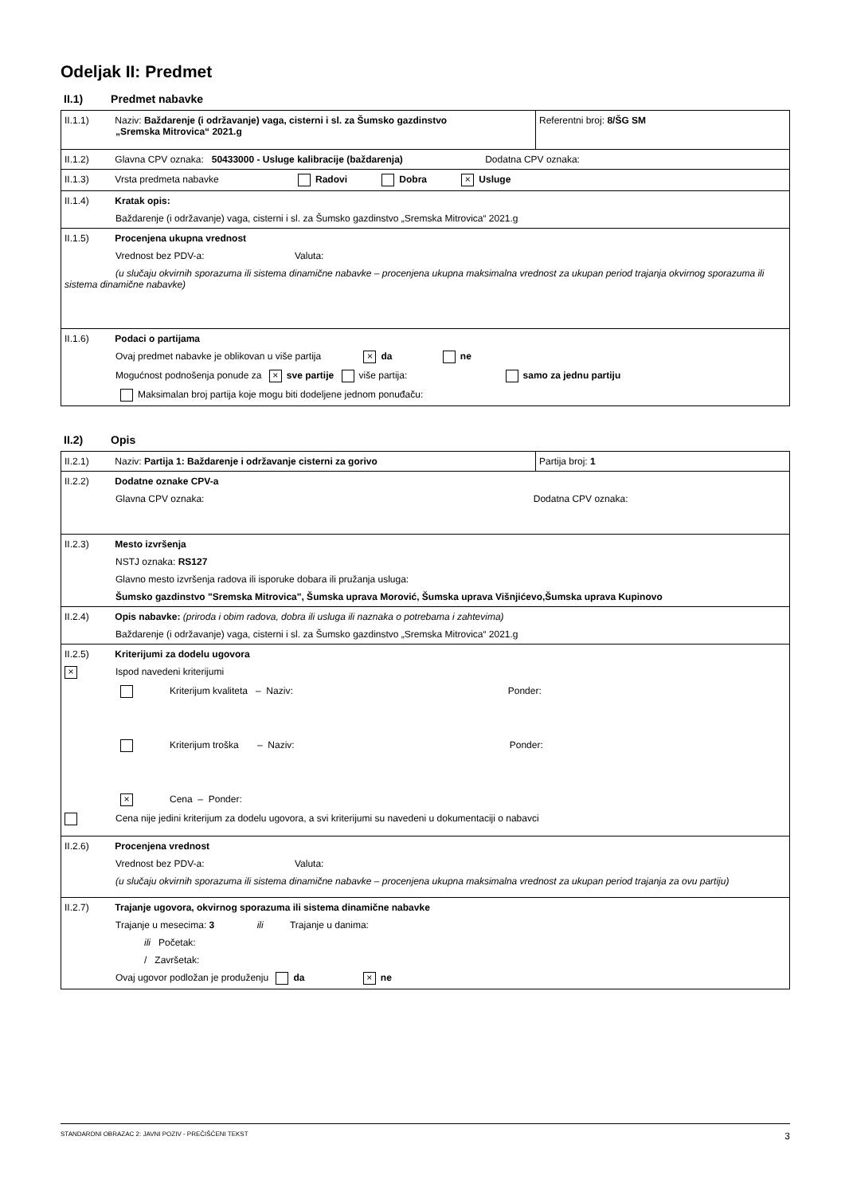Odeljak II: Predmet
II.1) Predmet nabavke
| II.1.1) Naziv: Baždarenje (i održavanje) vaga, cisterni i sl. za Šumsko gazdinstvo „Sremska Mitrovica“ 2021.g | Referentni broj: 8/ŠG SM |
| II.1.2) Glavna CPV oznaka: 50433000 - Usluge kalibracije (baždarenja) Dodatna CPV oznaka: | |
| II.1.3) Vrsta predmeta nabavke Radovi Dobra × Usluge | |
| II.1.4) Kratak opis: Baždarenje (i održavanje) vaga, cisterni i sl. za Šumsko gazdinstvo „Sremska Mitrovica“ 2021.g | |
| II.1.5) Procenjena ukupna vrednost Vrednost bez PDV-a: Valuta: (u slučaju okvirnih sporazuma ili sistema dinamične nabavke – procenjena ukupna maksimalna vrednost za ukupan period trajanja okvirnog sporazuma ili sistema dinamične nabavke) | |
| II.1.6) Podaci o partijama Ovaj predmet nabavke je oblikovan u više partija × da ne Mogućnost podnošenja ponude za × sve partije više partija: samo za jednu partiju Maksimalan broj partija koje mogu biti dodeljene jednom ponuđaču: | |
II.2) Opis
| II.2.1) Naziv: Partija 1: Baždarenje i održavanje cisterni za gorivo | Partija broj: 1 |
| II.2.2) Dodatne oznake CPV-a Glavna CPV oznaka: Dodatna CPV oznaka: | |
| II.2.3) Mesto izvršenja NSTJ oznaka: RS127 Glavno mesto izvršenja radova ili isporuke dobara ili pružanja usluga: Šumsko gazdinstvo "Sremska Mitrovica", Šumska uprava Morović, Šumska uprava Višnjićevo,Šumska uprava Kupinovo | |
| II.2.4) Opis nabavke: (priroda i obim radova, dobra ili usluga ili naznaka o potrebama i zahtevima) Baždarenje (i održavanje) vaga, cisterni i sl. za Šumsko gazdinstvo „Sremska Mitrovica“ 2021.g | |
| II.2.5) Kriterijumi za dodelu ugovora × Ispod navedeni kriterijumi Kriterijum kvaliteta – Naziv: Ponder: Kriterijum troška – Naziv: Ponder: × Cena – Ponder: Cena nije jedini kriterijum za dodelu ugovora, a svi kriterijumi su navedeni u dokumentaciji o nabavci | |
| II.2.6) Procenjena vrednost Vrednost bez PDV-a: Valuta: (u slučaju okvirnih sporazuma ili sistema dinamične nabavke – procenjena ukupna maksimalna vrednost za ukupan period trajanja za ovu partiju) | |
| II.2.7) Trajanje ugovora, okvirnog sporazuma ili sistema dinamične nabavke Trajanje u mesecima: 3 ili Trajanje u danima: ili Početak: / Završetak: Ovaj ugovor podložan je produženju da × ne | |
STANDARDNI OBRAZAC 2: JAVNI POZIV - PREČIŠĆENI TEKST 3